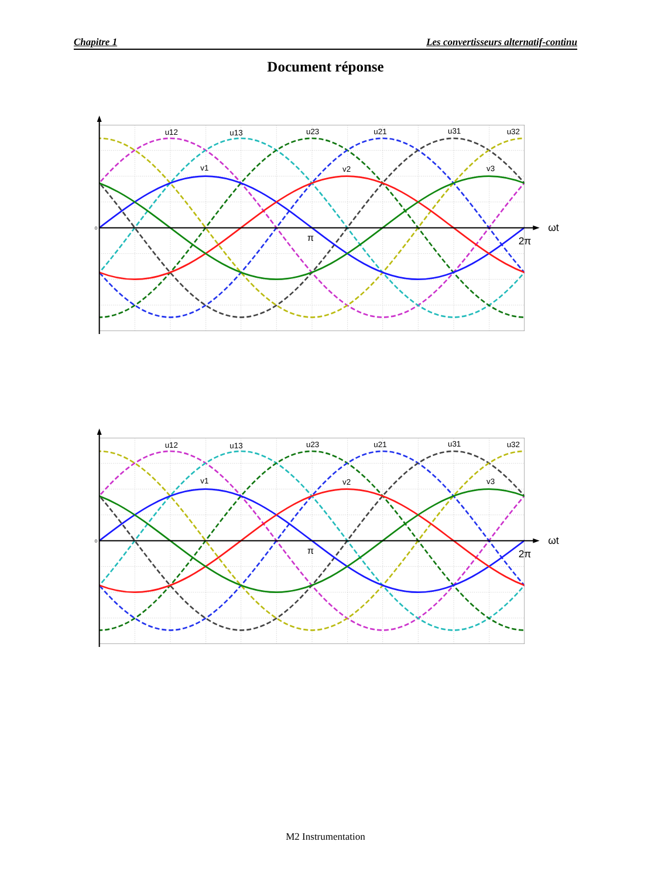Chapitre 1 Les convertisseurs alternatif-continu
Document réponse
0
u12
u13
u23
u21
u31
u32
v1
v2
v3
π
2π
ωt
0
u12
u13
u23
u21
u31
u32
v1
v2
v3
π
2π
ωt
M2 Instrumentation